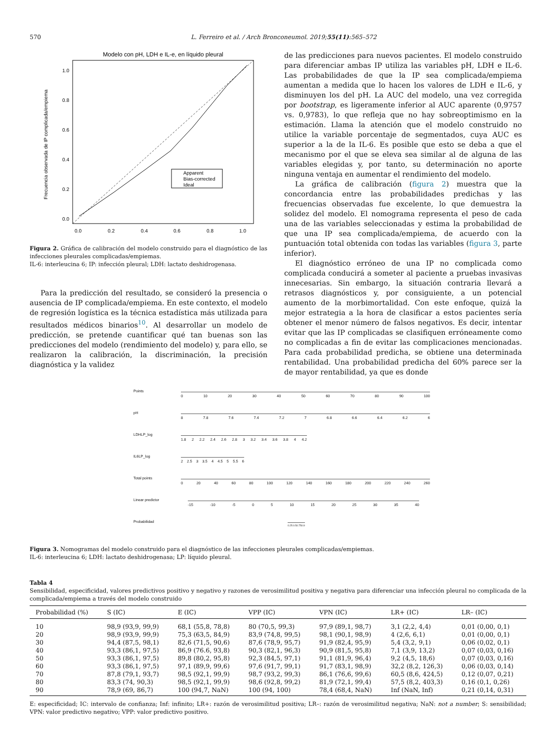570 L. Ferreiro et al. / Arch Bronconeumol. 2019;55(11):565–572
Modelo con pH, LDH e IL-e, en líquido pleural
0.0
0.2
0.4
0.6
0.8
1.0
0.0
0.2
0.4
0.6
0.8
1.0
Frecuencia observada de IP complicada/empiema
Apparent
Bias-corrected
Ideal
Figura 2. Gráfica de calibración del modelo construido para el diagnóstico de las infecciones pleurales complicadas/empiemas.
IL-6: interleucina 6; IP: infección pleural; LDH: lactato deshidrogenasa.
Para la predicción del resultado, se consideró la presencia o ausencia de IP complicada/empiema. En este contexto, el modelo de regresión logística es la técnica estadística más utilizada para resultados médicos binarios<sup>10</sup>. Al desarrollar un modelo de predicción, se pretende cuantificar qué tan buenas son las predicciones del modelo (rendimiento del modelo) y, para ello, se realizaron la calibración, la discriminación, la precisión diagnóstica y la validez
de las predicciones para nuevos pacientes. El modelo construido para diferenciar ambas IP utiliza las variables pH, LDH e IL-6. Las probabilidades de que la IP sea complicada/empiema aumentan a medida que lo hacen los valores de LDH e IL-6, y disminuyen los del pH. La AUC del modelo, una vez corregida por bootstrap, es ligeramente inferior al AUC aparente (0,9757 vs. 0,9783), lo que refleja que no hay sobreoptimismo en la estimación. Llama la atención que el modelo construido no utilice la variable porcentaje de segmentados, cuya AUC es superior a la de la IL-6. Es posible que esto se deba a que el mecanismo por el que se eleva sea similar al de alguna de las variables elegidas y, por tanto, su determinación no aporte ninguna ventaja en aumentar el rendimiento del modelo.
La gráfica de calibración (figura 2) muestra que la concordancia entre las probabilidades predichas y las frecuencias observadas fue excelente, lo que demuestra la solidez del modelo. El nomograma representa el peso de cada una de las variables seleccionadas y estima la probabilidad de que una IP sea complicada/empiema, de acuerdo con la puntuación total obtenida con todas las variables (figura 3, parte inferior).
El diagnóstico erróneo de una IP no complicada como complicada conducirá a someter al paciente a pruebas invasivas innecesarias. Sin embargo, la situación contraria llevará a retrasos diagnósticos y, por consiguiente, a un potencial aumento de la morbimortalidad. Con este enfoque, quizá la mejor estrategia a la hora de clasificar a estos pacientes sería obtener el menor número de falsos negativos. Es decir, intentar evitar que las IP complicadas se clasifiquen erróneamente como no complicadas a fin de evitar las complicaciones mencionadas. Para cada probabilidad predicha, se obtiene una determinada rentabilidad. Una probabilidad predicha del 60% parece ser la de mayor rentabilidad, ya que es donde
Points
0 10 20 30 40 50 60 70 80 90 100
pH
8 7.8 7.6 7.4 7.2 7 6.8 6.6 6.4 6.2 6
LDHLP_log
1.8 2 2.2 2.4 2.6 2.8 3 3.2 3.4 3.6 3.8 4 4.2
IL6LP_log
2 2.5 3 3.5 4 4.5 5 5.5 6
Total points
0 20 40 60 80 100 120 140 160 180 200 220 240 260
Linear predictor
-15 -10 -5 0 5 10 15 20 25 30 35 40
Probabilidad
0.25 0.50.750.9
Figura 3. Nomogramas del modelo construido para el diagnóstico de las infecciones pleurales complicadas/empiemas.
IL-6: interleucina 6; LDH: lactato deshidrogenasa; LP: líquido pleural.
Tabla 4
Sensibilidad, especificidad, valores predictivos positivo y negativo y razones de verosimilitud positiva y negativa para diferenciar una infección pleural no complicada de la complicada/empiema a través del modelo construido
| Probabilidad (%) | S (IC) | E (IC) | VPP (IC) | VPN (IC) | LR+ (IC) | LR– (IC) |
| --- | --- | --- | --- | --- | --- | --- |
| 10 | 98,9 (93,9, 99,9) | 68,1 (55,8, 78,8) | 80 (70,5, 99,3) | 97,9 (89,1, 98,7) | 3,1 (2,2, 4,4) | 0,01 (0,00, 0,1) |
| 20 | 98,9 (93,9, 99,9) | 75,3 (63,5, 84,9) | 83,9 (74,8, 99,5) | 98,1 (90,1, 98,9) | 4 (2,6, 6,1) | 0,01 (0,00, 0,1) |
| 30 | 94,4 (87,5, 98,1) | 82,6 (71,5, 90,6) | 87,6 (78,9, 95,7) | 91,9 (82,4, 95,9) | 5,4 (3,2, 9,1) | 0,06 (0,02, 0,1) |
| 40 | 93,3 (86,1, 97,5) | 86,9 (76.6, 93,8) | 90,3 (82,1, 96,3) | 90,9 (81,5, 95,8) | 7,1 (3,9, 13,2) | 0,07 (0,03, 0,16) |
| 50 | 93,3 (86,1, 97,5) | 89,8 (80,2, 95,8) | 92,3 (84,5, 97,1) | 91,1 (81,9, 96,4) | 9,2 (4,5, 18,6) | 0,07 (0,03, 0,16) |
| 60 | 93,3 (86,1, 97,5) | 97,1 (89,9, 99,6) | 97,6 (91,7, 99,1) | 91,7 (83,1, 98,9) | 32,2 (8,2, 126,3) | 0,06 (0,03, 0,14) |
| 70 | 87,8 (79,1, 93,7) | 98,5 (92,1, 99,9) | 98,7 (93,2, 99,3) | 86,1 (76,6, 99,6) | 60,5 (8,6, 424,5) | 0,12 (0,07, 0,21) |
| 80 | 83,3 (74, 90,3) | 98,5 (92,1, 99,9) | 98,6 (92,8, 99,2) | 81,9 (72,1, 99,4) | 57,5 (8,2, 403,3) | 0,16 (0,1, 0,26) |
| 90 | 78,9 (69, 86,7) | 100 (94,7, NaN) | 100 (94, 100) | 78,4 (68,4, NaN) | Inf (NaN, Inf) | 0,21 (0,14, 0,31) |
E: especificidad; IC: intervalo de confianza; Inf: infinito; LR+: razón de verosimilitud positiva; LR–: razón de verosimilitud negativa; NaN: not a number; S: sensibilidad; VPN: valor predictivo negativo; VPP: valor predictivo positivo.